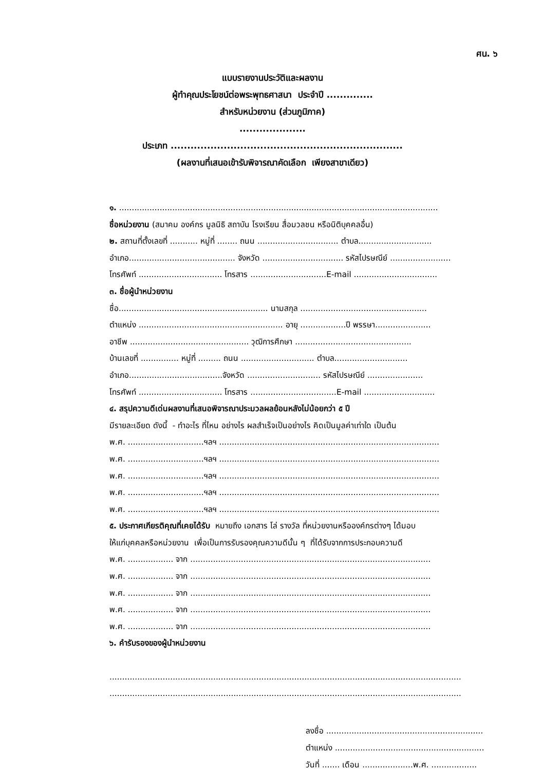ศน. ๖
แบบรายงานประวัติและผลงาน
ผู้ทำคุณประโยชน์ต่อพระพุทธศาสนา ประจำปี ..............
สำหรับหน่วยงาน (ส่วนภูมิภาค)
....................
ประเภท ......................................................................
(ผลงานที่เสนอเข้ารับพิจารณาคัดเลือก เพียงสาขาเดียว)
๑. ..............................................................................................................................
ชื่อหน่วยงาน (สมาคม องค์กร มูลนิธิ สถาบัน โรงเรียน สื่อมวลชน หรือนิติบุคคลอื่น)
๒. สถานที่ตั้งเลขที่ ........... หมู่ที่ ........ ถนน ................................ ตำบล.............................
อำเภอ.......................................... จังหวัด ................................ รหัสไปรษณีย์ ........................
โทรศัพท์ ................................. โทรสาร ..............................E-mail .................................
๓. ชื่อผู้นำหน่วยงาน
ชื่อ........................................................... นามสกุล ..................................................
ตำแหน่ง ......................................................... อายุ ..................ปี พรรษา......................
อาชีพ ............................................... วุฒิการศึกษา ..............................................
บ้านเลขที่ ............... หมู่ที่ ......... ถนน ............................. ตำบล.............................
อำเภอ.....................................จังหวัด ............................. รหัสไปรษณีย์ ......................
โทรศัพท์ ................................. โทรสาร ..................................E-mail ............................
๔. สรุปความดีเด่นผลงานที่เสนอพิจารณาประมวลผลย้อนหลังไม่น้อยกว่า ๕ ปี
มีรายละเอียด ดังนี้ - ทำอะไร ที่ไหน อย่างไร ผลสำเร็จเป็นอย่างไร คิดเป็นมูลค่าเท่าใด เป็นต้น
พ.ศ. ..............................ฯลฯ .......................................................................................
พ.ศ. ..............................ฯลฯ .......................................................................................
พ.ศ. ..............................ฯลฯ .......................................................................................
พ.ศ. ..............................ฯลฯ .......................................................................................
พ.ศ. ..............................ฯลฯ .......................................................................................
๕. ประกาศเกียรติคุณที่เคยได้รับ หมายถึง เอกสาร โล่ รางวัล ที่หน่วยงานหรือองค์กรต่างๆ ได้มอบ
ให้แก่บุคคลหรือหน่วยงาน เพื่อเป็นการรับรองคุณความดีนั้น ๆ ที่ได้รับจากการประกอบความดี
พ.ศ. .................. จาก ...............................................................................................
พ.ศ. .................. จาก ...............................................................................................
พ.ศ. .................. จาก ...............................................................................................
พ.ศ. .................. จาก ...............................................................................................
พ.ศ. .................. จาก ...............................................................................................
๖. คำรับรองของผู้นำหน่วยงาน
...........................................................................................................................................
...........................................................................................................................................
ลงชื่อ ..............................................................
ตำแหน่ง ...........................................................
วันที่ ....... เดือน ....................พ.ศ. ..................